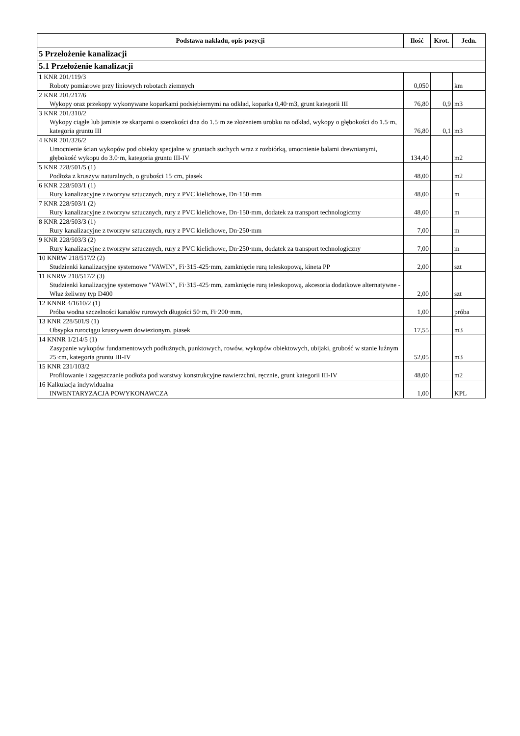| Podstawa nakładu, opis pozycji | Ilość | Krot. | Jedn. |
| --- | --- | --- | --- |
| 5 Przełożenie kanalizacji | | | |
| 5.1 Przełożenie kanalizacji | | | |
| 1 KNR 201/119/3 Roboty pomiarowe przy liniowych robotach ziemnych | 0,050 | | km |
| 2 KNR 201/217/6 Wykopy oraz przekopy wykonywane koparkami podsiębiernymi na odkład, koparka 0,40·m3, grunt kategorii III | 76,80 | 0,9 | m3 |
| 3 KNR 201/310/2 Wykopy ciągłe lub jamiste ze skarpami o szerokości dna do 1.5·m ze złożeniem urobku na odkład, wykopy o głębokości do 1.5·m, kategoria gruntu III | 76,80 | 0,1 | m3 |
| 4 KNR 201/326/2 Umocnienie ścian wykopów pod obiekty specjalne w gruntach suchych wraz z rozbiórką, umocnienie balami drewnianymi, głębokość wykopu do 3.0·m, kategoria gruntu III-IV | 134,40 | | m2 |
| 5 KNR 228/501/5 (1) Podłoża z kruszyw naturalnych, o grubości 15·cm, piasek | 48,00 | | m2 |
| 6 KNR 228/503/1 (1) Rury kanalizacyjne z tworzyw sztucznych, rury z PVC kielichowe, Dn·150·mm | 48,00 | | m |
| 7 KNR 228/503/1 (2) Rury kanalizacyjne z tworzyw sztucznych, rury z PVC kielichowe, Dn·150·mm, dodatek za transport technologiczny | 48,00 | | m |
| 8 KNR 228/503/3 (1) Rury kanalizacyjne z tworzyw sztucznych, rury z PVC kielichowe, Dn·250·mm | 7,00 | | m |
| 9 KNR 228/503/3 (2) Rury kanalizacyjne z tworzyw sztucznych, rury z PVC kielichowe, Dn·250·mm, dodatek za transport technologiczny | 7,00 | | m |
| 10 KNRW 218/517/2 (2) Studzienki kanalizacyjne systemowe "VAWIN", Fi·315-425·mm, zamknięcie rurą teleskopową, kineta PP | 2,00 | | szt |
| 11 KNRW 218/517/2 (3) Studzienki kanalizacyjne systemowe "VAWIN", Fi·315-425·mm, zamknięcie rurą teleskopową, akcesoria dodatkowe alternatywne - Właz żeliwny typ D400 | 2,00 | | szt |
| 12 KNNR 4/1610/2 (1) Próba wodna szczelności kanałów rurowych długości 50·m, Fi·200·mm, | 1,00 | | próba |
| 13 KNR 228/501/9 (1) Obsypka rurociągu kruszywem dowiezionym, piasek | 17,55 | | m3 |
| 14 KNNR 1/214/5 (1) Zasypanie wykopów fundamentowych podłużnych, punktowych, rowów, wykopów obiektowych, ubijaki, grubość w stanie luźnym 25·cm, kategoria gruntu III-IV | 52,05 | | m3 |
| 15 KNR 231/103/2 Profilowanie i zagęszczanie podłoża pod warstwy konstrukcyjne nawierzchni, ręcznie, grunt kategorii III-IV | 48,00 | | m2 |
| 16 Kalkulacja indywidualna INWENTARYZACJA POWYKONAWCZA | 1,00 | | KPL |